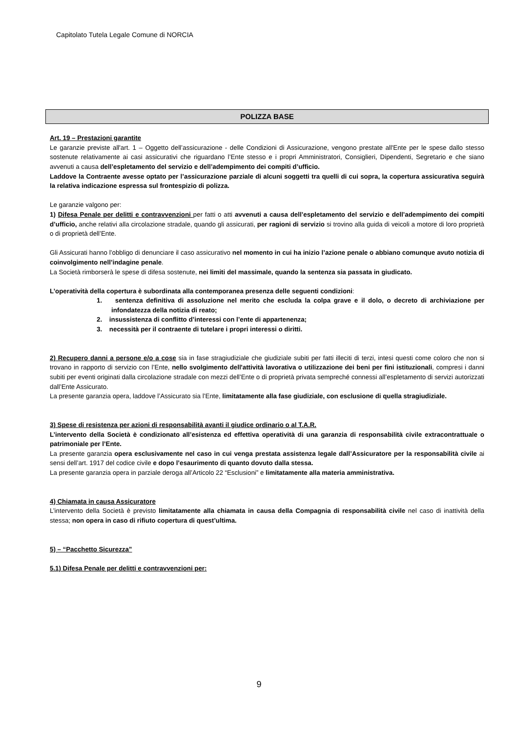Capitolato Tutela Legale Comune di NORCIA
POLIZZA BASE
Art. 19 – Prestazioni garantite
Le garanzie previste all'art. 1 – Oggetto dell’assicurazione - delle Condizioni di Assicurazione, vengono prestate all'Ente per le spese dallo stesso sostenute relativamente ai casi assicurativi che riguardano l’Ente stesso e i propri Amministratori, Consiglieri, Dipendenti, Segretario e che siano avvenuti a causa dell’espletamento del servizio e dell’adempimento dei compiti d’ufficio.
Laddove la Contraente avesse optato per l’assicurazione parziale di alcuni soggetti tra quelli di cui sopra, la copertura assicurativa seguirà la relativa indicazione espressa sul frontespizio di polizza.
Le garanzie valgono per:
1) Difesa Penale per delitti e contravvenzioni per fatti o atti avvenuti a causa dell’espletamento del servizio e dell’adempimento dei compiti d’ufficio, anche relativi alla circolazione stradale, quando gli assicurati, per ragioni di servizio si trovino alla guida di veicoli a motore di loro proprietà o di proprietà dell’Ente.
Gli Assicurati hanno l’obbligo di denunciare il caso assicurativo nel momento in cui ha inizio l’azione penale o abbiano comunque avuto notizia di coinvolgimento nell’indagine penale.
La Società rimborserà le spese di difesa sostenute, nei limiti del massimale, quando la sentenza sia passata in giudicato.
L’operatività della copertura è subordinata alla contemporanea presenza delle seguenti condizioni:
1. sentenza definitiva di assoluzione nel merito che escluda la colpa grave e il dolo, o decreto di archiviazione per infondatezza della notizia di reato;
2. insussistenza di conflitto d’interessi con l’ente di appartenenza;
3. necessità per il contraente di tutelare i propri interessi o diritti.
2) Recupero danni a persone e/o a cose sia in fase stragiudiziale che giudiziale subiti per fatti illeciti di terzi, intesi questi come coloro che non si trovano in rapporto di servizio con l’Ente, nello svolgimento dell'attività lavorativa o utilizzazione dei beni per fini istituzionali, compresi i danni subiti per eventi originati dalla circolazione stradale con mezzi dell’Ente o di proprietà privata sempreché connessi all’espletamento di servizi autorizzati dall’Ente Assicurato.
La presente garanzia opera, laddove l’Assicurato sia l’Ente, limitatamente alla fase giudiziale, con esclusione di quella stragiudiziale.
3) Spese di resistenza per azioni di responsabilità avanti il giudice ordinario o al T.A.R.
L’intervento della Società è condizionato all’esistenza ed effettiva operatività di una garanzia di responsabilità civile extracontrattuale o patrimoniale per l’Ente.
La presente garanzia opera esclusivamente nel caso in cui venga prestata assistenza legale dall’Assicuratore per la responsabilità civile ai sensi dell’art. 1917 del codice civile e dopo l’esaurimento di quanto dovuto dalla stessa.
La presente garanzia opera in parziale deroga all’Articolo 22 “Esclusioni” e limitatamente alla materia amministrativa.
4) Chiamata in causa Assicuratore
L’intervento della Società è previsto limitatamente alla chiamata in causa della Compagnia di responsabilità civile nel caso di inattività della stessa; non opera in caso di rifiuto copertura di quest’ultima.
5) – “Pacchetto Sicurezza”
5.1) Difesa Penale per delitti e contravvenzioni per:
9